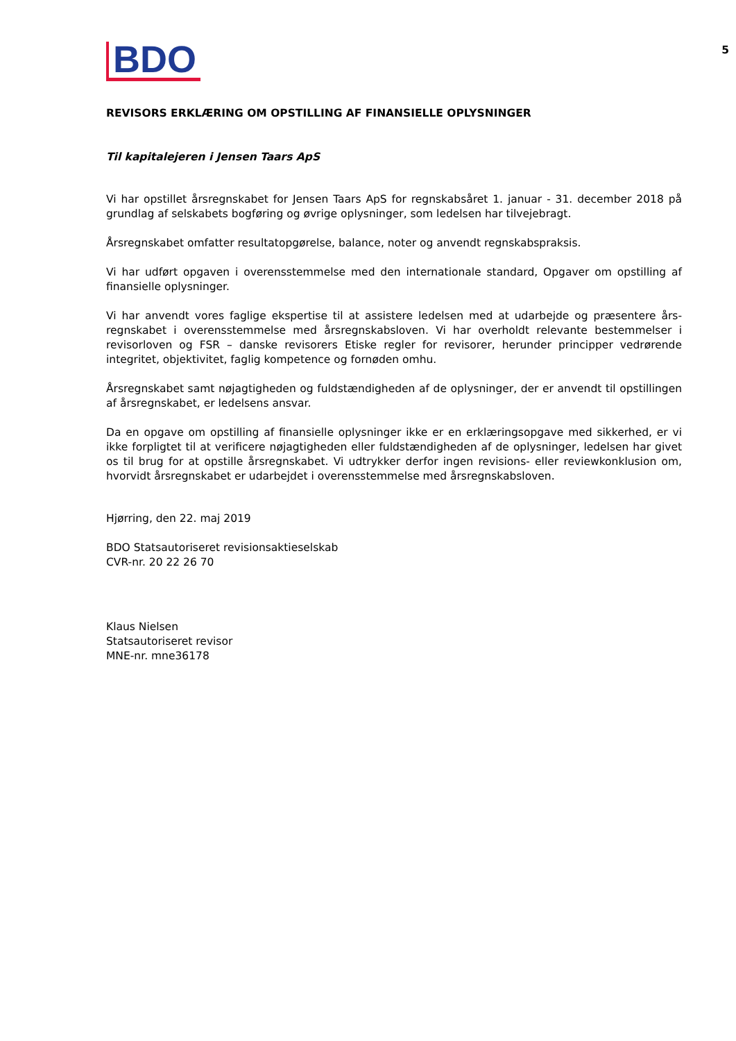BDO
5
REVISORS ERKLÆRING OM OPSTILLING AF FINANSIELLE OPLYSNINGER
Til kapitalejeren i Jensen Taars ApS
Vi har opstillet årsregnskabet for Jensen Taars ApS for regnskabsåret 1. januar - 31. december 2018 på grundlag af selskabets bogføring og øvrige oplysninger, som ledelsen har tilvejebragt.
Årsregnskabet omfatter resultatopgørelse, balance, noter og anvendt regnskabspraksis.
Vi har udført opgaven i overensstemmelse med den internationale standard, Opgaver om opstilling af finansielle oplysninger.
Vi har anvendt vores faglige ekspertise til at assistere ledelsen med at udarbejde og præsentere års­regnskabet i overensstemmelse med årsregnskabsloven. Vi har overholdt relevante bestemmelser i revisorloven og FSR – danske revisorers Etiske regler for revisorer, herunder principper vedrørende integritet, objektivitet, faglig kompetence og fornøden omhu.
Årsregnskabet samt nøjagtigheden og fuldstændigheden af de oplysninger, der er anvendt til opstillingen af årsregnskabet, er ledelsens ansvar.
Da en opgave om opstilling af finansielle oplysninger ikke er en erklæringsopgave med sikkerhed, er vi ikke forpligtet til at verificere nøjagtigheden eller fuldstændigheden af de oplysninger, ledelsen har givet os til brug for at opstille årsregnskabet. Vi udtrykker derfor ingen revisions- eller reviewkonklusion om, hvorvidt årsregnskabet er udarbejdet i overensstemmelse med årsregnskabsloven.
Hjørring, den 22. maj 2019
BDO Statsautoriseret revisionsaktieselskab
CVR-nr. 20 22 26 70
Klaus Nielsen
Statsautoriseret revisor
MNE-nr. mne36178